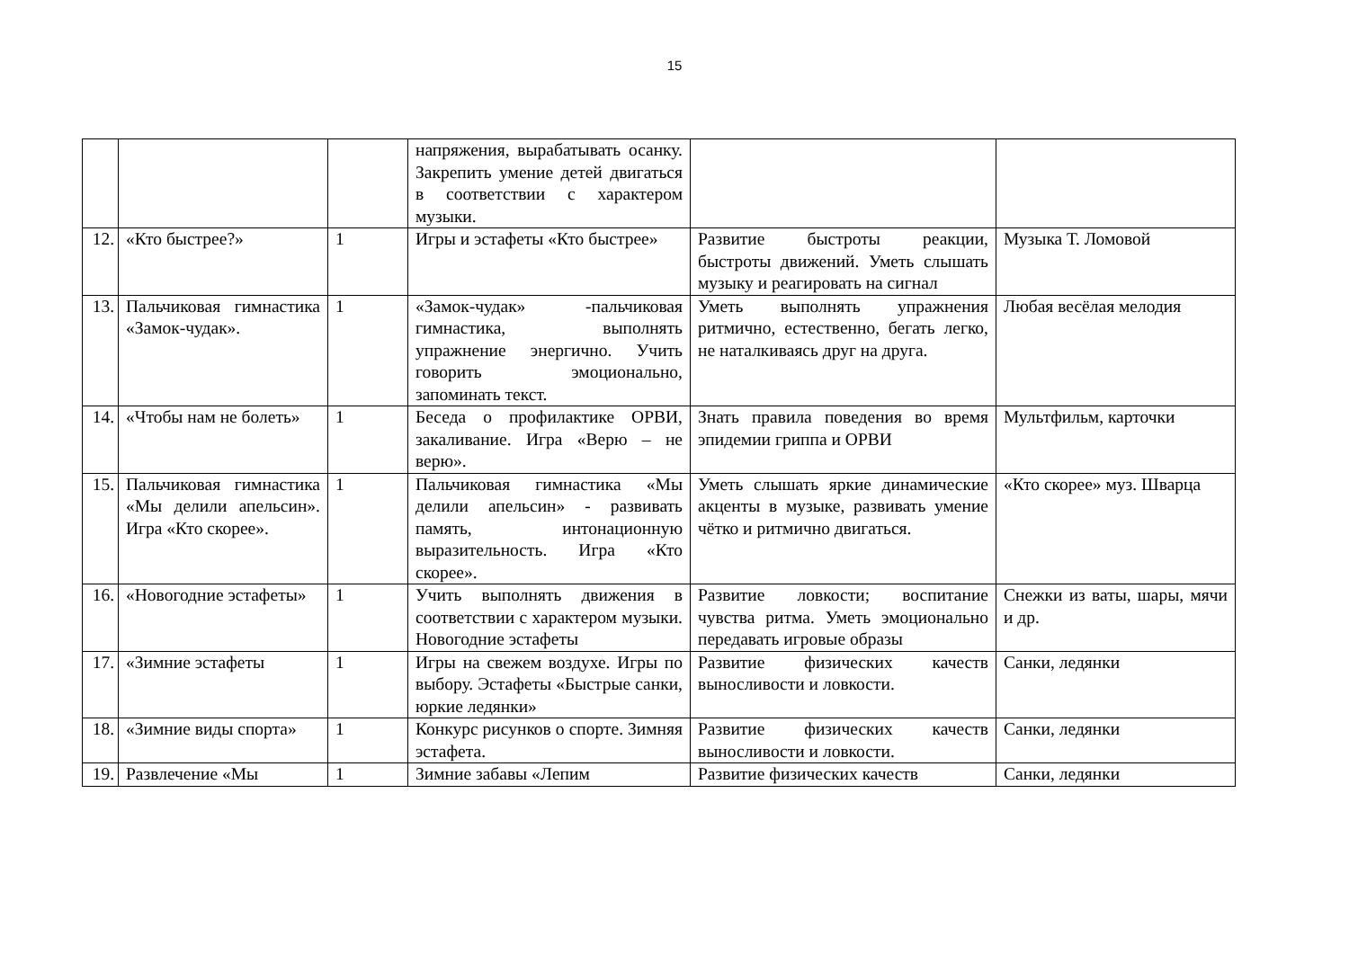15
| | | | напряжения, вырабатывать осанку. Закрепить умение детей двигаться в соответствии с характером музыки. | | |
| 12. | «Кто быстрее?» | 1 | Игры и эстафеты «Кто быстрее» | Развитие быстроты реакции, быстроты движений. Уметь слышать музыку и реагировать на сигнал | Музыка Т. Ломовой |
| 13. | Пальчиковая гимнастика «Замок-чудак». | 1 | «Замок-чудак» -пальчиковая гимнастика, выполнять упражнение энергично. Учить говорить эмоционально, запоминать текст. | Уметь выполнять упражнения ритмично, естественно, бегать легко, не наталкиваясь друг на друга. | Любая весёлая мелодия |
| 14. | «Чтобы нам не болеть» | 1 | Беседа о профилактике ОРВИ, закаливание. Игра «Верю – не верю». | Знать правила поведения во время эпидемии гриппа и ОРВИ | Мультфильм, карточки |
| 15. | Пальчиковая гимнастика «Мы делили апельсин». Игра «Кто скорее». | 1 | Пальчиковая гимнастика «Мы делили апельсин» - развивать память, интонационную выразительность. Игра «Кто скорее». | Уметь слышать яркие динамические акценты в музыке, развивать умение чётко и ритмично двигаться. | «Кто скорее» муз. Шварца |
| 16. | «Новогодние эстафеты» | 1 | Учить выполнять движения в соответствии с характером музыки. Новогодние эстафеты | Развитие ловкости; воспитание чувства ритма. Уметь эмоционально передавать игровые образы | Снежки из ваты, шары, мячи и др. |
| 17. | «Зимние эстафеты | 1 | Игры на свежем воздухе. Игры по выбору. Эстафеты «Быстрые санки, юркие ледянки» | Развитие физических качеств выносливости и ловкости. | Санки, ледянки |
| 18. | «Зимние виды спорта» | 1 | Конкурс рисунков о спорте. Зимняя эстафета. | Развитие физических качеств выносливости и ловкости. | Санки, ледянки |
| 19. | Развлечение «Мы | 1 | Зимние забавы «Лепим | Развитие физических качеств | Санки, ледянки |